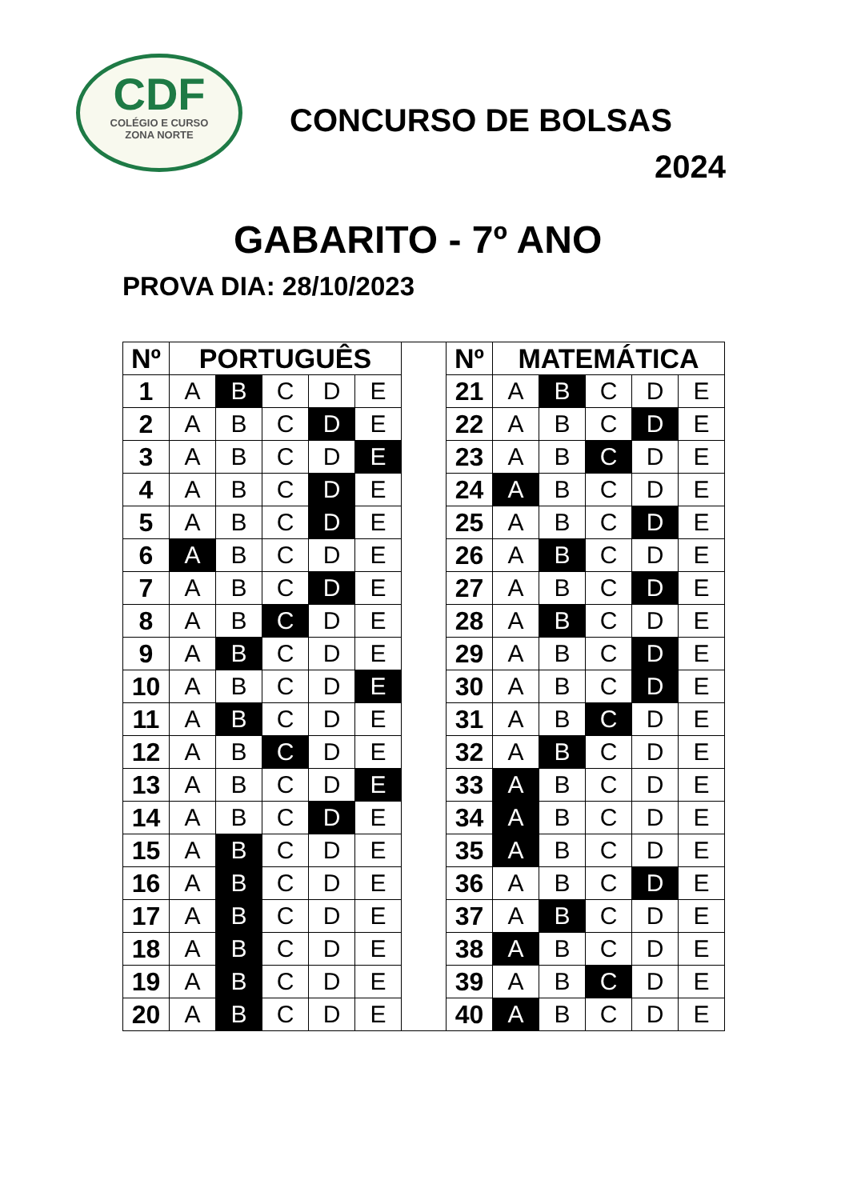CDF
COLÉGIO E CURSO
ZONA NORTE
CONCURSO DE BOLSAS
2024
GABARITO - 7º ANO
PROVA DIA: 28/10/2023
| Nº | PORTUGUÊS | | | | |
| --- | --- | --- | --- | --- | --- |
| 1 | A | B | C | D | E |
| 2 | A | B | C | D | E |
| 3 | A | B | C | D | E |
| 4 | A | B | C | D | E |
| 5 | A | B | C | D | E |
| 6 | A | B | C | D | E |
| 7 | A | B | C | D | E |
| 8 | A | B | C | D | E |
| 9 | A | B | C | D | E |
| 10 | A | B | C | D | E |
| 11 | A | B | C | D | E |
| 12 | A | B | C | D | E |
| 13 | A | B | C | D | E |
| 14 | A | B | C | D | E |
| 15 | A | B | C | D | E |
| 16 | A | B | C | D | E |
| 17 | A | B | C | D | E |
| 18 | A | B | C | D | E |
| 19 | A | B | C | D | E |
| 20 | A | B | C | D | E |
| Nº | MATEMÁTICA | | | | |
| --- | --- | --- | --- | --- | --- |
| 21 | A | B | C | D | E |
| 22 | A | B | C | D | E |
| 23 | A | B | C | D | E |
| 24 | A | B | C | D | E |
| 25 | A | B | C | D | E |
| 26 | A | B | C | D | E |
| 27 | A | B | C | D | E |
| 28 | A | B | C | D | E |
| 29 | A | B | C | D | E |
| 30 | A | B | C | D | E |
| 31 | A | B | C | D | E |
| 32 | A | B | C | D | E |
| 33 | A | B | C | D | E |
| 34 | A | B | C | D | E |
| 35 | A | B | C | D | E |
| 36 | A | B | C | D | E |
| 37 | A | B | C | D | E |
| 38 | A | B | C | D | E |
| 39 | A | B | C | D | E |
| 40 | A | B | C | D | E |